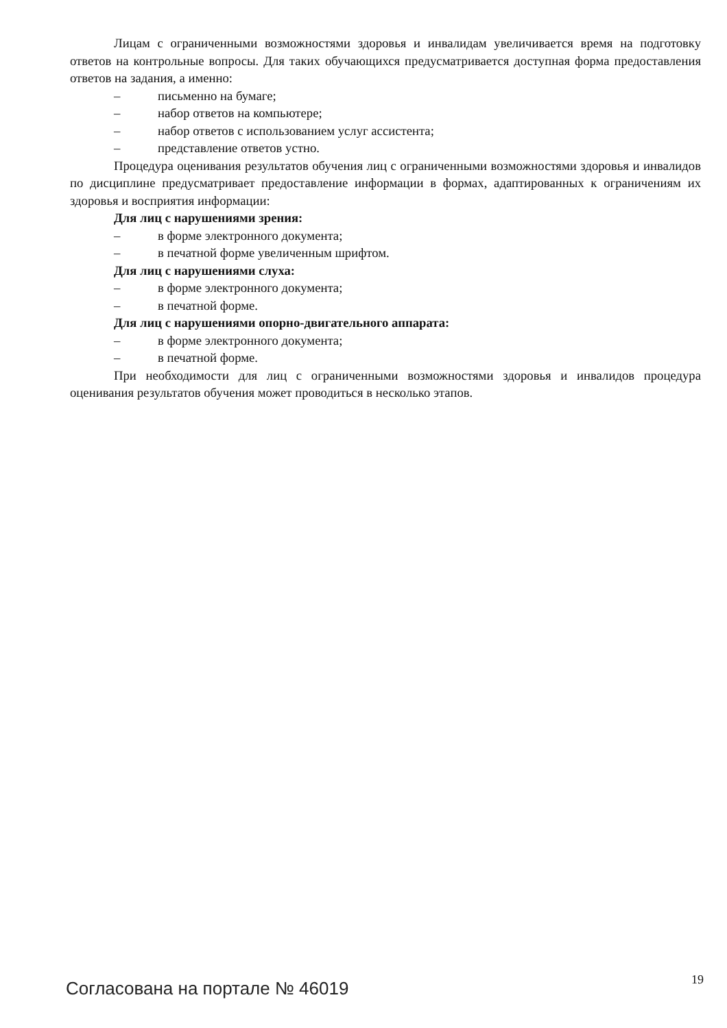Лицам с ограниченными возможностями здоровья и инвалидам увеличивается время на подготовку ответов на контрольные вопросы. Для таких обучающихся предусматривается доступная форма предоставления ответов на задания, а именно:
– письменно на бумаге;
– набор ответов на компьютере;
– набор ответов с использованием услуг ассистента;
– представление ответов устно.
Процедура оценивания результатов обучения лиц с ограниченными возможностями здоровья и инвалидов по дисциплине предусматривает предоставление информации в формах, адаптированных к ограничениям их здоровья и восприятия информации:
Для лиц с нарушениями зрения:
– в форме электронного документа;
– в печатной форме увеличенным шрифтом.
Для лиц с нарушениями слуха:
– в форме электронного документа;
– в печатной форме.
Для лиц с нарушениями опорно-двигательного аппарата:
– в форме электронного документа;
– в печатной форме.
При необходимости для лиц с ограниченными возможностями здоровья и инвалидов процедура оценивания результатов обучения может проводиться в несколько этапов.
Согласована на портале № 46019 19